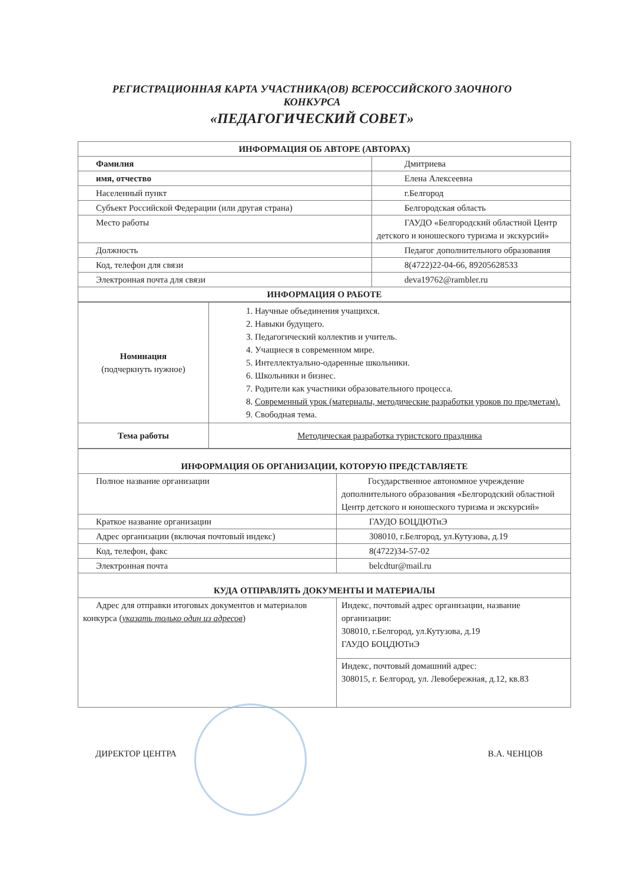РЕГИСТРАЦИОННАЯ КАРТА УЧАСТНИКА(ОВ) ВСЕРОССИЙСКОГО ЗАОЧНОГО
КОНКУРСА
«ПЕДАГОГИЧЕСКИЙ СОВЕТ»
| ИНФОРМАЦИЯ ОБ АВТОРЕ (АВТОРАХ) | |
| Фамилия | Дмитриева |
| имя, отчество | Елена Алексеевна |
| Населенный пункт | г.Белгород |
| Субъект Российской Федерации (или другая страна) | Белгородская область |
| Место работы | ГАУДО «Белгородский областной Центр детского и юношеского туризма и экскурсий» |
| Должность | Педагог дополнительного образования |
| Код, телефон для связи | 8(4722)22-04-66, 89205628533 |
| Электронная почта для связи | deva19762@rambler.ru |
| ИНФОРМАЦИЯ О РАБОТЕ | |
| Номинация (подчеркнуть нужное) | 1. Научные объединения учащихся. 2. Навыки будущего. 3. Педагогический коллектив и учитель. 4. Учащиеся в современном мире. 5. Интеллектуально-одаренные школьники. 6. Школьники и бизнес. 7. Родители как участники образовательного процесса. 8. Современный урок (материалы, методические разработки уроков по предметам). 9. Свободная тема. |
| Тема работы | Методическая разработка туристского праздника |
| ИНФОРМАЦИЯ ОБ ОРГАНИЗАЦИИ, КОТОРУЮ ПРЕДСТАВЛЯЕТЕ | |
| Полное название организации | Государственное автономное учреждение дополнительного образования «Белгородский областной Центр детского и юношеского туризма и экскурсий» |
| Краткое название организации | ГАУДО БОЦДЮТиЭ |
| Адрес организации (включая почтовый индекс) | 308010, г.Белгород, ул.Кутузова, д.19 |
| Код, телефон, факс | 8(4722)34-57-02 |
| Электронная почта | belcdtur@mail.ru |
| КУДА ОТПРАВЛЯТЬ ДОКУМЕНТЫ И МАТЕРИАЛЫ | |
| Адрес для отправки итоговых документов и материалов конкурса ( указать только один из адресов ) | Индекс, почтовый адрес организации, название организации: 308010, г.Белгород, ул.Кутузова, д.19 ГАУДО БОЦДЮТиЭ |
| | Индекс, почтовый домашний адрес: 308015, г. Белгород, ул. Левобережная, д.12, кв.83 |
ДИРЕКТОР ЦЕНТРА В.А. ЧЕНЦОВ